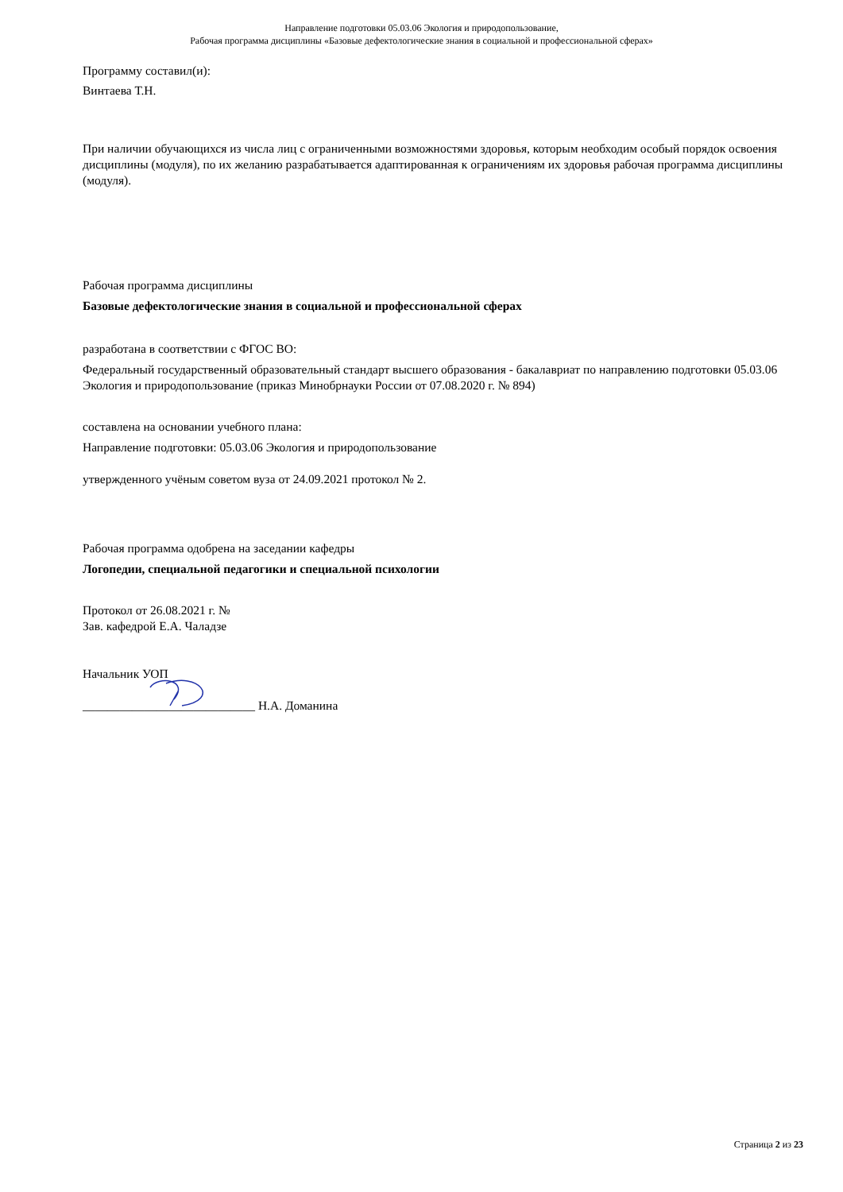Направление подготовки 05.03.06 Экология и природопользование,
Рабочая программа дисциплины «Базовые дефектологические знания в социальной и профессиональной сферах»
Программу составил(и):
Винтаева Т.Н.
При наличии обучающихся из числа лиц с ограниченными возможностями здоровья, которым необходим особый порядок освоения дисциплины (модуля), по их желанию разрабатывается адаптированная к ограничениям их здоровья рабочая программа дисциплины (модуля).
Рабочая программа дисциплины
Базовые дефектологические знания в социальной и профессиональной сферах
разработана в соответствии с ФГОС ВО:
Федеральный государственный образовательный стандарт высшего образования - бакалавриат по направлению подготовки 05.03.06 Экология и природопользование (приказ Минобрнауки России от 07.08.2020 г. № 894)
составлена на основании учебного плана:
Направление подготовки: 05.03.06 Экология и природопользование
утвержденного учёным советом вуза от 24.09.2021 протокол № 2.
Рабочая программа одобрена на заседании кафедры
Логопедии, специальной педагогики и специальной психологии
Протокол от 26.08.2021 г. №
Зав. кафедрой Е.А. Чаладзе
Начальник УОП
____________________________ Н.А. Доманина
Страница 2 из 23